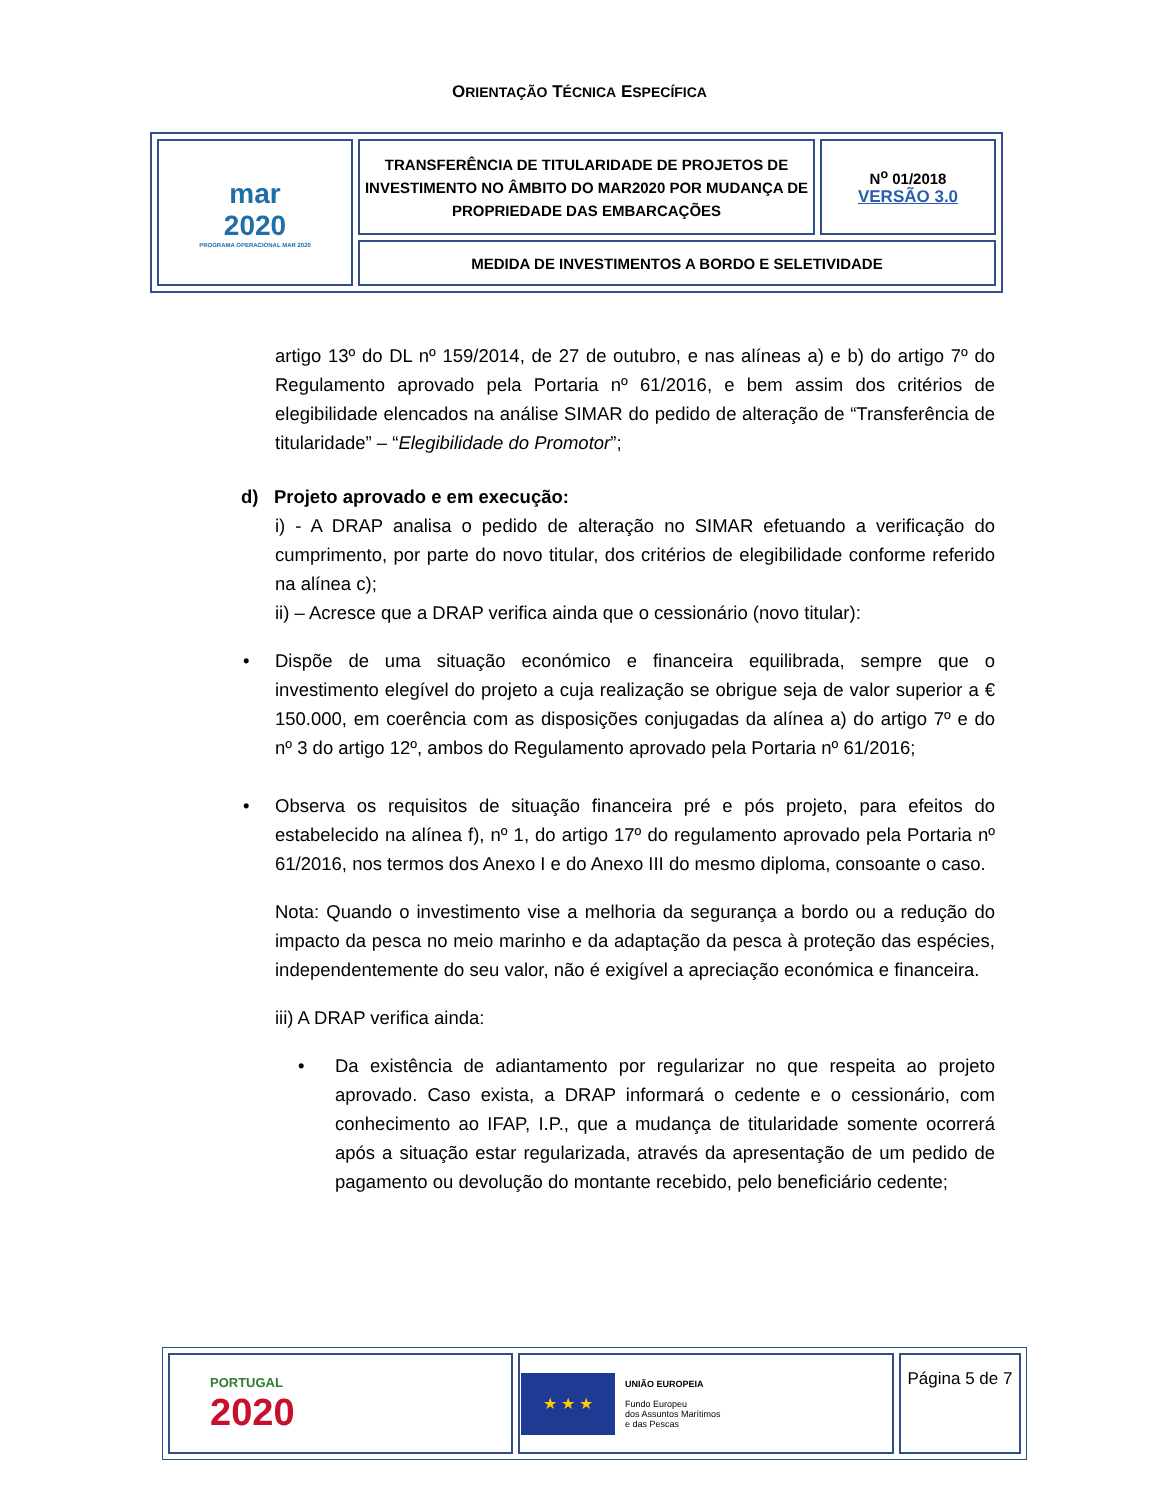ORIENTAÇÃO TÉCNICA ESPECÍFICA
| mar 2020 PROGRAMA OPERACIONAL MAR 2020 | TRANSFERÊNCIA DE TITULARIDADE DE PROJETOS DE INVESTIMENTO NO ÂMBITO DO MAR2020 POR MUDANÇA DE PROPRIEDADE DAS EMBARCAÇÕES | N<sup>o</sup> 01/2018 VERSÃO 3.0 |
| | MEDIDA DE INVESTIMENTOS A BORDO E SELETIVIDADE | |
artigo 13º do DL nº 159/2014, de 27 de outubro, e nas alíneas a) e b) do artigo 7º do Regulamento aprovado pela Portaria nº 61/2016, e bem assim dos critérios de elegibilidade elencados na análise SIMAR do pedido de alteração de “Transferência de titularidade” – “Elegibilidade do Promotor”;
d) Projeto aprovado e em execução:
i) - A DRAP analisa o pedido de alteração no SIMAR efetuando a verificação do cumprimento, por parte do novo titular, dos critérios de elegibilidade conforme referido na alínea c);
ii) – Acresce que a DRAP verifica ainda que o cessionário (novo titular):
• Dispõe de uma situação económico e financeira equilibrada, sempre que o investimento elegível do projeto a cuja realização se obrigue seja de valor superior a € 150.000, em coerência com as disposições conjugadas da alínea a) do artigo 7º e do nº 3 do artigo 12º, ambos do Regulamento aprovado pela Portaria nº 61/2016;
• Observa os requisitos de situação financeira pré e pós projeto, para efeitos do estabelecido na alínea f), nº 1, do artigo 17º do regulamento aprovado pela Portaria nº 61/2016, nos termos dos Anexo I e do Anexo III do mesmo diploma, consoante o caso.
Nota: Quando o investimento vise a melhoria da segurança a bordo ou a redução do impacto da pesca no meio marinho e da adaptação da pesca à proteção das espécies, independentemente do seu valor, não é exigível a apreciação económica e financeira.
iii) A DRAP verifica ainda:
• Da existência de adiantamento por regularizar no que respeita ao projeto aprovado. Caso exista, a DRAP informará o cedente e o cessionário, com conhecimento ao IFAP, I.P., que a mudança de titularidade somente ocorrerá após a situação estar regularizada, através da apresentação de um pedido de pagamento ou devolução do montante recebido, pelo beneficiário cedente;
| PORTUGAL 2020 | ★ ★ ★ UNIÃO EUROPEIA Fundo Europeu dos Assuntos Marítimos e das Pescas | Página 5 de 7 |